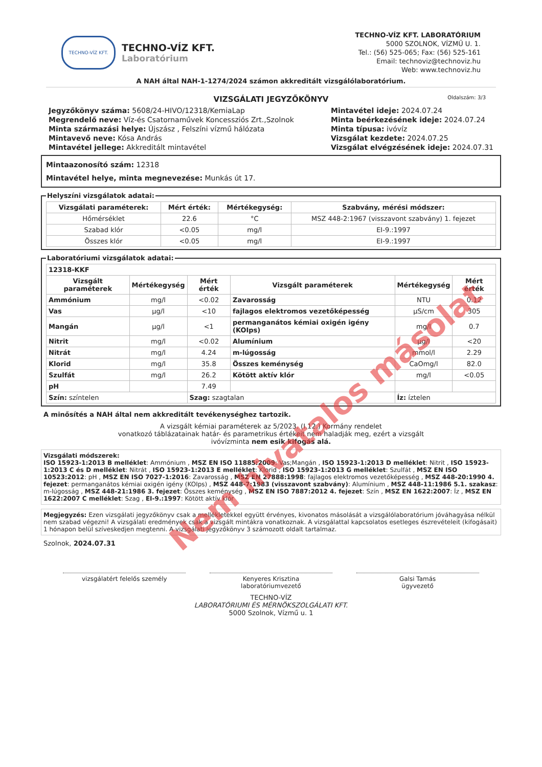TECHNO-VÍZ KFT.
TECHNO-VÍZ KFT.
Laboratórium
TECHNO-VÍZ KFT. LABORATÓRIUM
5000 SZOLNOK, VÍZMŰ U. 1.
Tel.: (56) 525-065; Fax: (56) 525-161
Email: technoviz@technoviz.hu
Web: www.technoviz.hu
A NAH által NAH-1-1274/2024 számon akkreditált vizsgálólaboratórium.
VIZSGÁLATI JEGYZŐKÖNYV Oldalszám: 3/3
Jegyzőkönyv száma: 5608/24-HIVO/12318/KemiaLap
Megrendelő neve: Víz-és Csatornaművek Koncessziós Zrt.,Szolnok
Minta származási helye: Újszász , Felszíni vízmű hálózata
Mintavevő neve: Kósa András
Mintavétel jellege: Akkreditált mintavétel
Mintavétel ideje: 2024.07.24
Minta beérkezésének ideje: 2024.07.24
Minta típusa: ivóvíz
Vizsgálat kezdete: 2024.07.25
Vizsgálat elvégzésének ideje: 2024.07.31
Mintaazonosító szám: 12318
Mintavétel helye, minta megnevezése: Munkás út 17.
Helyszíni vizsgálatok adatai:
| Vizsgálati paraméterek: | Mért érték: | Mértékegység: | Szabvány, mérési módszer: |
| --- | --- | --- | --- |
| Hőmérséklet | 22.6 | °C | MSZ 448-2:1967 (visszavont szabvány) 1. fejezet |
| Szabad klór | <0.05 | mg/l | EI-9.:1997 |
| Összes klór | <0.05 | mg/l | EI-9.:1997 |
Laboratóriumi vizsgálatok adatai:
| 12318-KKF | | | | | |
| --- | --- | --- | --- | --- | --- |
| Vizsgált paraméterek | Mértékegység | Mért érték | Vizsgált paraméterek | Mértékegység | Mért érték |
| Ammónium | mg/l | <0.02 | Zavarosság | NTU | 0.12 |
| Vas | µg/l | <10 | fajlagos elektromos vezetőképesség | µS/cm | 305 |
| Mangán | µg/l | <1 | permanganátos kémiai oxigén igény (KOIps) | mg/l | 0.7 |
| Nitrit | mg/l | <0.02 | Alumínium | µg/l | <20 |
| Nitrát | mg/l | 4.24 | m-lúgosság | mmol/l | 2.29 |
| Klorid | mg/l | 35.8 | Összes keménység | CaOmg/l | 82.0 |
| Szulfát | mg/l | 26.2 | Kötött aktív klór | mg/l | <0.05 |
| pH | | 7.49 | | | |
| Szín: színtelen | | Szag: szagtalan | | Íz: íztelen | |
A minősítés a NAH által nem akkreditált tevékenységhez tartozik.
A vizsgált kémiai paraméterek az 5/2023. (I.12.) Kormány rendelet
vonatkozó táblázatainak határ- és parametrikus értékeit nem haladják meg, ezért a vizsgált
ivóvízminta nem esik kifogás alá.
Vizsgálati módszerek:
ISO 15923-1:2013 B melléklet: Ammónium , MSZ EN ISO 11885:2009: Vas;Mangán , ISO 15923-1:2013 D melléklet: Nitrit , ISO 15923-1:2013 C és D melléklet: Nitrát , ISO 15923-1:2013 E melléklet: Klorid , ISO 15923-1:2013 G melléklet: Szulfát , MSZ EN ISO 10523:2012: pH , MSZ EN ISO 7027-1:2016: Zavarosság , MSZ EN 27888:1998: fajlagos elektromos vezetőképesség , MSZ 448-20:1990 4. fejezet: permanganátos kémiai oxigén igény (KOIps) , MSZ 448-7:1983 (visszavont szabvány): Alumínium , MSZ 448-11:1986 5.1. szakasz: m-lúgosság , MSZ 448-21:1986 3. fejezet: Összes keménység , MSZ EN ISO 7887:2012 4. fejezet: Szín , MSZ EN 1622:2007: Íz , MSZ EN 1622:2007 C melléklet: Szag , EI-9.:1997: Kötött aktív klór
Megjegyzés: Ezen vizsgálati jegyzőkönyv csak a mellékletekkel együtt érvényes, kivonatos másolását a vizsgálólaboratórium jóváhagyása nélkül nem szabad végezni! A vizsgálati eredmények csak a vizsgált mintákra vonatkoznak. A vizsgálattal kapcsolatos esetleges észrevételeit (kifogásait) 1 hónapon belül szíveskedjen megtenni. A vizsgálati jegyzőkönyv 3 számozott oldalt tartalmaz.
Szolnok, 2024.07.31
vizsgálatért felelős személy Kenyeres Krisztina
laboratóriumvezető
Galsi Tamás
ügyvezető
TECHNO-VÍZ
LABORATÓRIUMI ÉS MÉRNÖKSZOLGÁLATI KFT.
5000 Szolnok, Vízmű u. 1
Nem hivatalos másolat